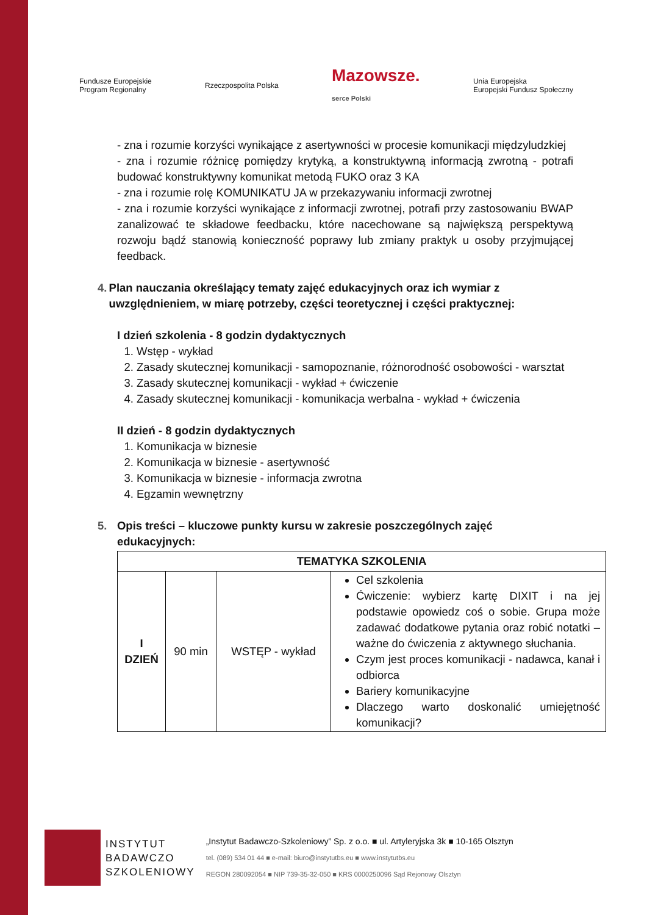Fundusze Europejskie
Program Regionalny Rzeczpospolita Polska Mazowsze.
serce Polski Unia Europejska
Europejski Fundusz Społeczny
- zna i rozumie korzyści wynikające z asertywności w procesie komunikacji międzyludzkiej
- zna i rozumie różnicę pomiędzy krytyką, a konstruktywną informacją zwrotną - potrafi budować konstruktywny komunikat metodą FUKO oraz 3 KA
- zna i rozumie rolę KOMUNIKATU JA w przekazywaniu informacji zwrotnej
- zna i rozumie korzyści wynikające z informacji zwrotnej, potrafi przy zastosowaniu BWAP zanalizować te składowe feedbacku, które nacechowane są największą perspektywą rozwoju bądź stanowią konieczność poprawy lub zmiany praktyk u osoby przyjmującej feedback.
4. Plan nauczania określający tematy zajęć edukacyjnych oraz ich wymiar z uwzględnieniem, w miarę potrzeby, części teoretycznej i części praktycznej:
I dzień szkolenia - 8 godzin dydaktycznych
1. Wstęp - wykład
2. Zasady skutecznej komunikacji - samopoznanie, różnorodność osobowości - warsztat
3. Zasady skutecznej komunikacji - wykład + ćwiczenie
4. Zasady skutecznej komunikacji - komunikacja werbalna - wykład + ćwiczenia
II dzień - 8 godzin dydaktycznych
1. Komunikacja w biznesie
2. Komunikacja w biznesie - asertywność
3. Komunikacja w biznesie - informacja zwrotna
4. Egzamin wewnętrzny
5. Opis treści – kluczowe punkty kursu w zakresie poszczególnych zajęć edukacyjnych:
| TEMATYKA SZKOLENIA | | | |
| --- | --- | --- | --- |
| I DZIEŃ | 90 min | WSTĘP - wykład | Cel szkolenia Ćwiczenie: wybierz kartę DIXIT i na jej podstawie opowiedz coś o sobie. Grupa może zadawać dodatkowe pytania oraz robić notatki – ważne do ćwiczenia z aktywnego słuchania. Czym jest proces komunikacji - nadawca, kanał i odbiorca Bariery komunikacyjne Dlaczego warto doskonalić umiejętność komunikacji? |
INSTYTUT
BADAWCZO
SZKOLENIOWY
„Instytut Badawczo-Szkoleniowy” Sp. z o.o. ■ ul. Artyleryjska 3k ■ 10-165 Olsztyn
tel. (089) 534 01 44 ■ e-mail: biuro@instytutbs.eu ■ www.instytutbs.eu
REGON 280092054 ■ NIP 739-35-32-050 ■ KRS 0000250096 Sąd Rejonowy Olsztyn